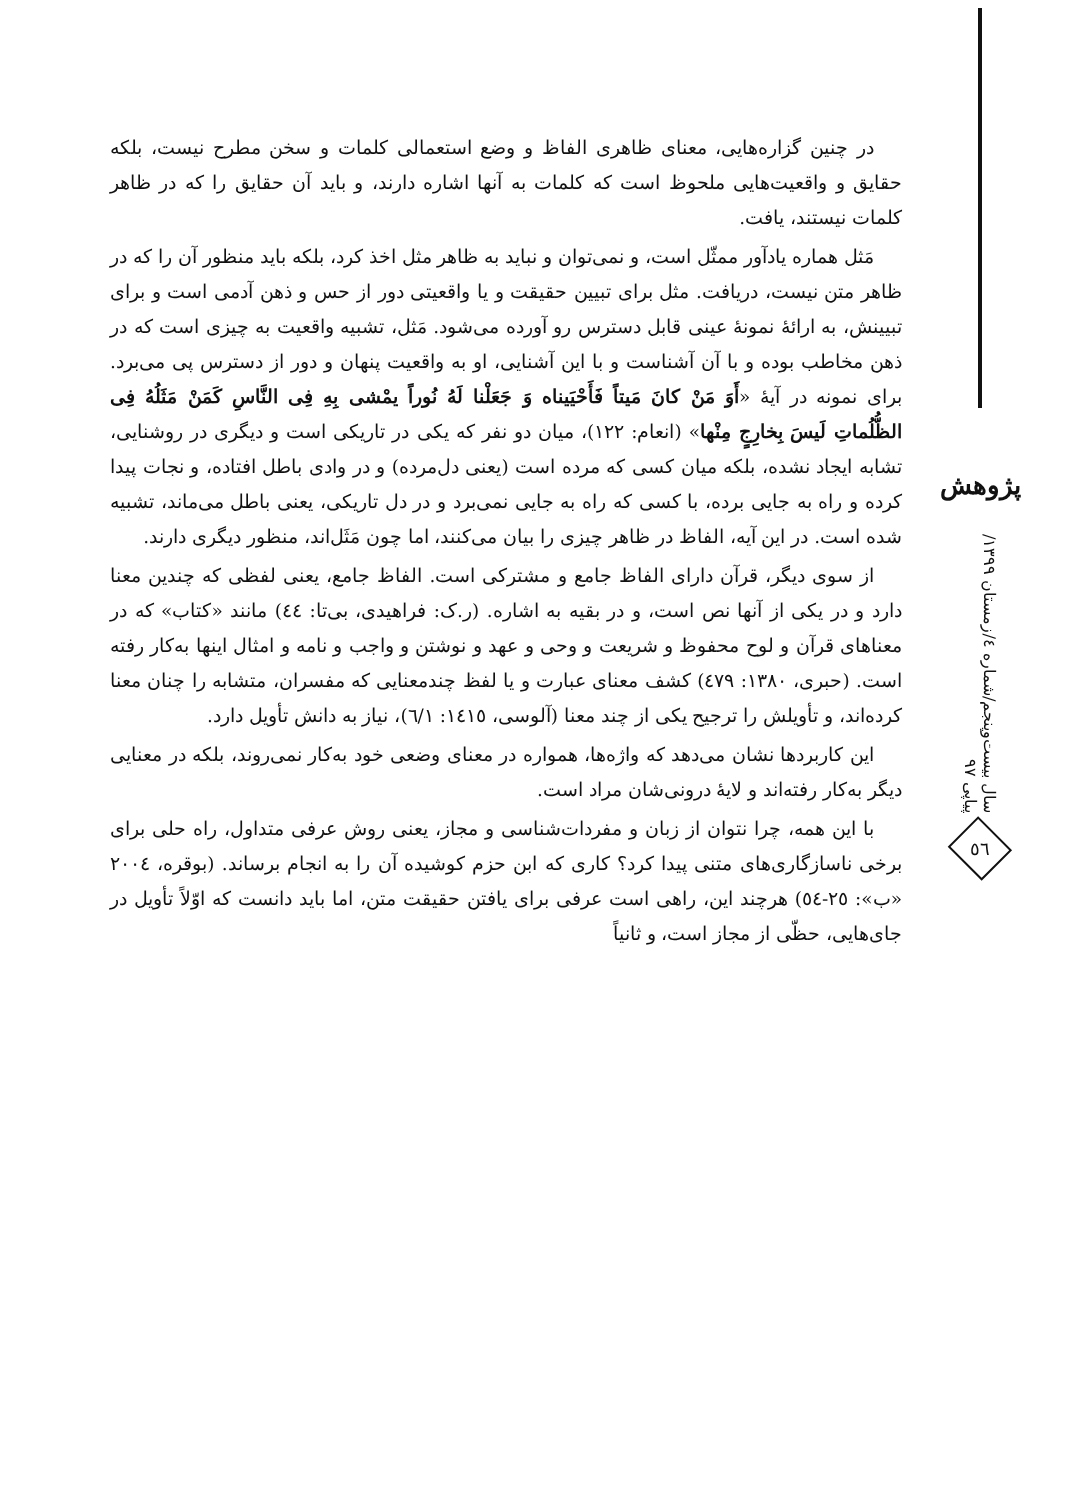در چنین گزاره‌هایی، معنای ظاهری الفاظ و وضع استعمالی کلمات و سخن مطرح نیست، بلکه حقایق و واقعیت‌هایی ملحوظ است که کلمات به آنها اشاره دارند، و باید آن حقایق را که در ظاهر کلمات نیستند، یافت.
مَثل هماره یادآور ممثّل است، و نمی‌توان و نباید به ظاهر مثل اخذ کرد، بلکه باید منظور آن را که در ظاهر متن نیست، دریافت. مثل برای تبیین حقیقت و یا واقعیتی دور از حس و ذهن آدمی است و برای تبیینش، به ارائهٔ نمونهٔ عینی قابل دسترس رو آورده می‌شود. مَثل، تشبیه واقعیت به چیزی است که در ذهن مخاطب بوده و با آن آشناست و با این آشنایی، او به واقعیت پنهان و دور از دسترس پی می‌برد. برای نمونه در آیهٔ «أَوَ مَنْ كانَ مَيتاً فَأَحْيَيناه وَ جَعَلْنا لَهُ نُوراً يمْشى بِهِ فِى النَّاسِ كَمَنْ مَثَلُهُ فِى الظُّلُماتِ لَيسَ بِخارِجٍ مِنْها» (انعام: ۱۲۲)، میان دو نفر که یکی در تاریکی است و دیگری در روشنایی، تشابه ایجاد نشده، بلکه میان کسی که مرده است (یعنی دل‌مرده) و در وادی باطل افتاده، و نجات پیدا کرده و راه به جایی برده، با کسی که راه به جایی نمی‌برد و در دل تاریکی، یعنی باطل می‌ماند، تشبیه شده است. در این آیه، الفاظ در ظاهر چیزی را بیان می‌کنند، اما چون مَثَل‌اند، منظور دیگری دارند.
از سوی دیگر، قرآن دارای الفاظ جامع و مشترکی است. الفاظ جامع، یعنی لفظی که چندین معنا دارد و در یکی از آنها نص است، و در بقیه به اشاره. (ر.ک: فراهیدی، بی‌تا: ٤٤) مانند «کتاب» که در معناهای قرآن و لوح محفوظ و شریعت و وحی و عهد و نوشتن و واجب و نامه و امثال اینها به‌کار رفته است. (حبری، ۱۳۸۰: ٤۷۹) کشف معنای عبارت و یا لفظ چندمعنایی که مفسران، متشابه را چنان معنا کرده‌اند، و تأویلش را ترجیح یکی از چند معنا (آلوسی، ١٤١٥: ٦/١)، نیاز به دانش تأویل دارد.
این کاربردها نشان می‌دهد که واژه‌ها، هموار‌ه در معنای وضعی خود به‌کار نمی‌روند، بلکه در معنایی دیگر به‌کار رفته‌اند و لایهٔ درونی‌شان مراد است.
با این همه، چرا نتوان از زبان و مفردات‌شناسی و مجاز، یعنی روش عرفی متداول، راه حلی برای برخی ناسازگاری‌های متنی پیدا کرد؟ کاری که ابن حزم کوشیده آن را به انجام برساند. (بوقره، ٢٠٠٤ «ب»: ٢٥-٥٤) هرچند این، راهی است عرفی برای یافتن حقیقت متن، اما باید دانست که اوّلاً تأویل در جای‌هایی، حظّی از مجاز است، و ثانیاً
پژوهش
سال بیست‌وپنجم/شماره ٤/زمستان ۱۳۹۹/پیاپی ۹۷
٥٦